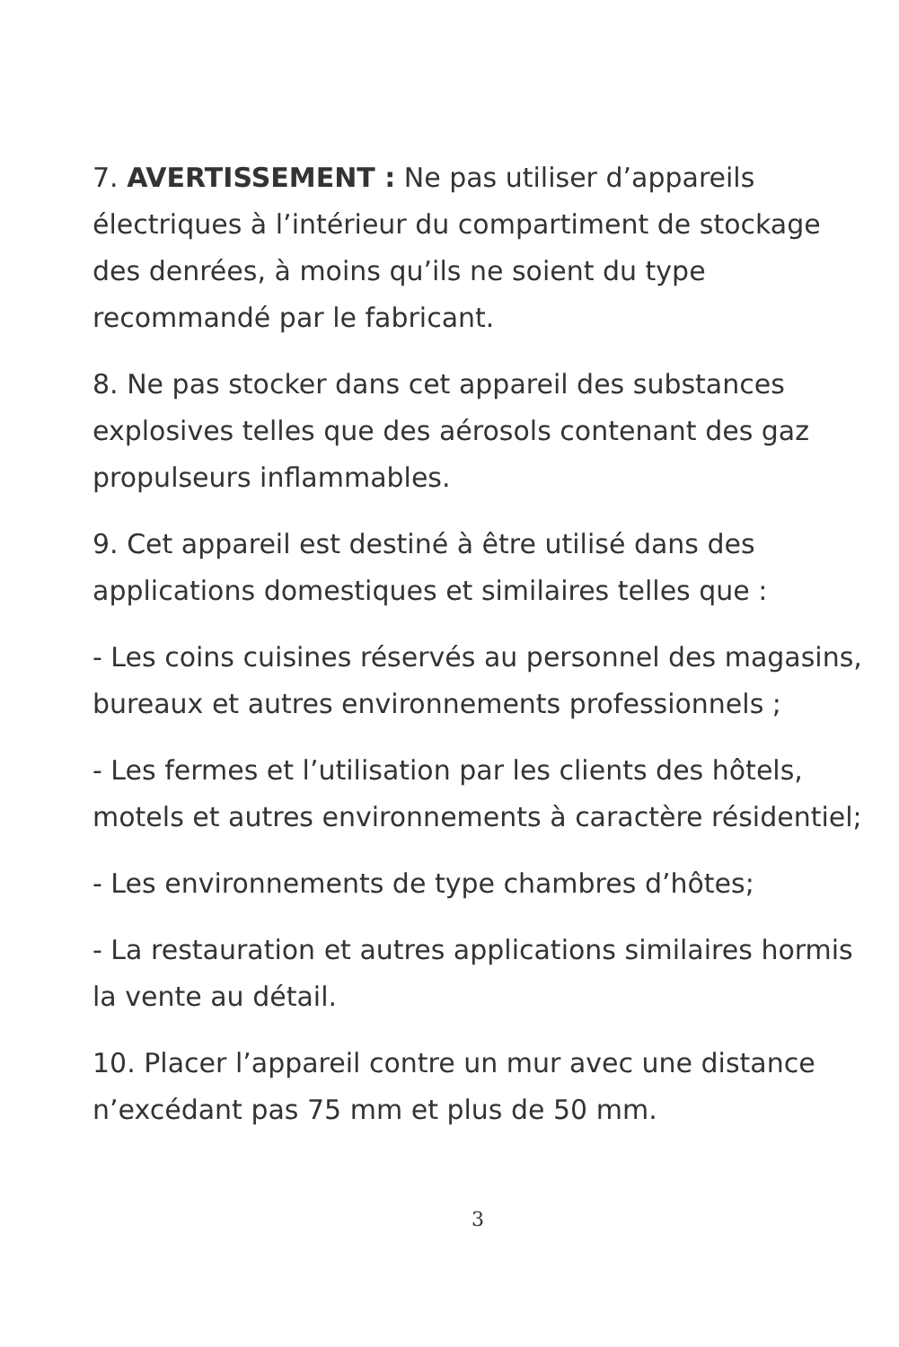7. AVERTISSEMENT : Ne pas utiliser d’appareils électriques à l’intérieur du compartiment de stockage des denrées, à moins qu’ils ne soient du type recommandé par le fabricant.
8. Ne pas stocker dans cet appareil des substances explosives telles que des aérosols contenant des gaz propulseurs inflammables.
9. Cet appareil est destiné à être utilisé dans des applications domestiques et similaires telles que :
- Les coins cuisines réservés au personnel des magasins, bureaux et autres environnements professionnels ;
- Les fermes et l’utilisation par les clients des hôtels, motels et autres environnements à caractère résidentiel;
- Les environnements de type chambres d’hôtes;
- La restauration et autres applications similaires hormis la vente au détail.
10. Placer l’appareil contre un mur avec une distance n’excédant pas 75 mm et plus de 50 mm.
3